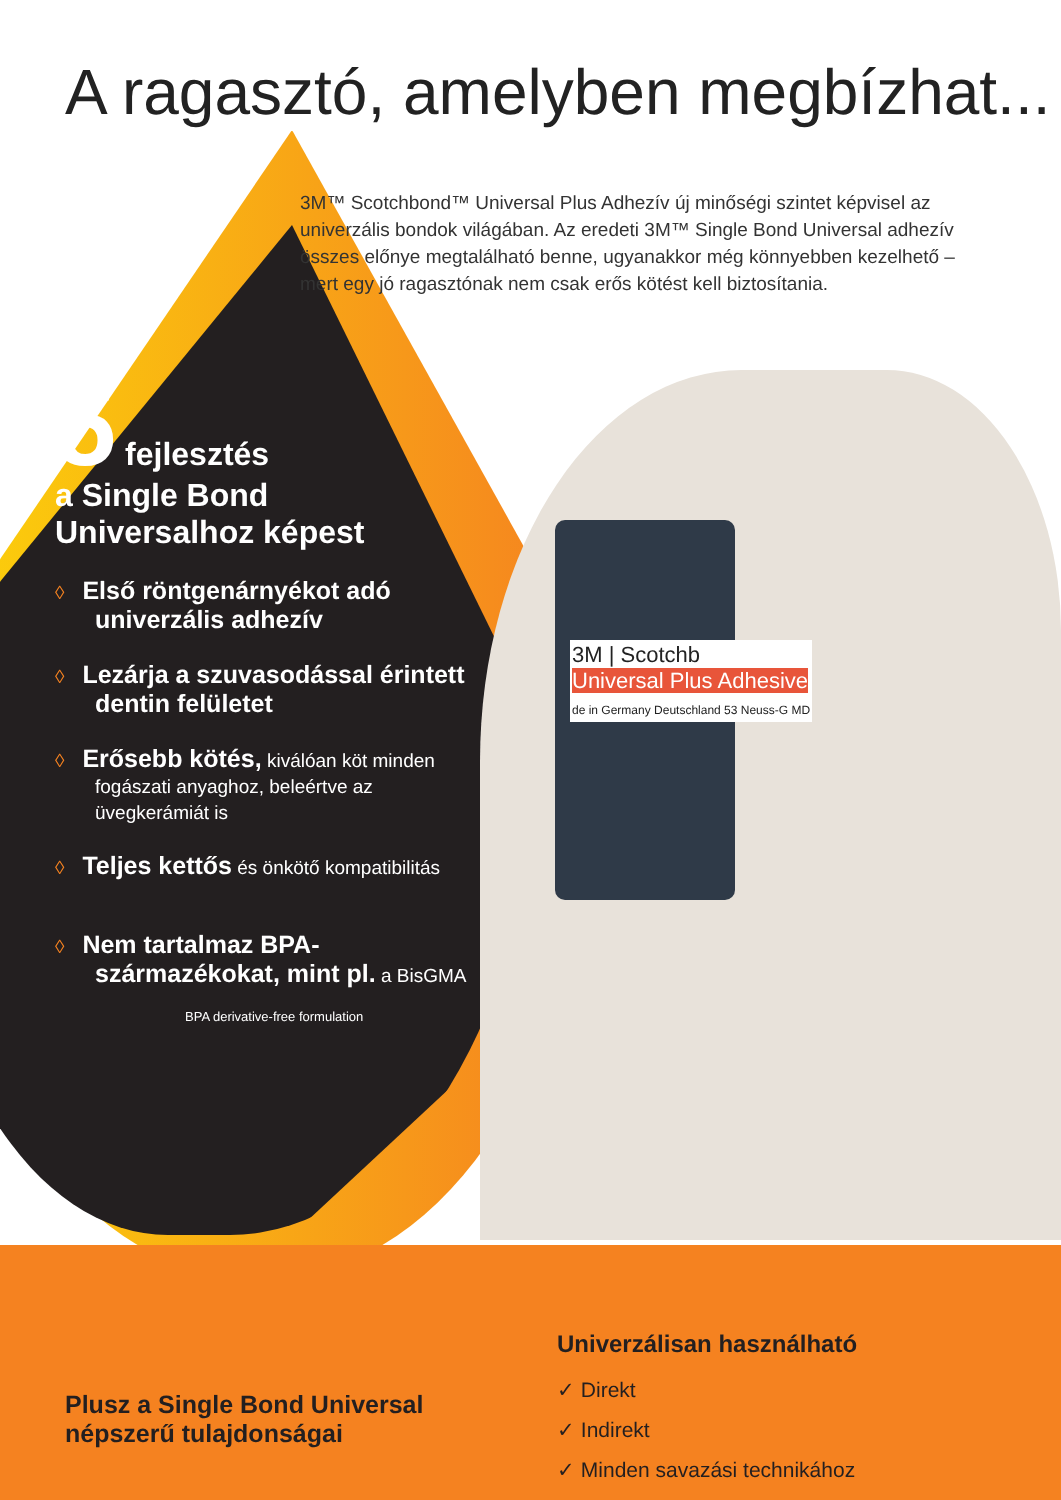A ragasztó, amelyben megbízhat...
3M™ Scotchbond™ Universal Plus Adhezív új minőségi szintet képvisel az univerzális bondok világában. Az eredeti 3M™ Single Bond Universal adhezív összes előnye megtalálható benne, ugyanakkor még könnyebben kezelhető – mert egy jó ragasztónak nem csak erős kötést kell biztosítania.
5 fejlesztés
a Single Bond
Universalhoz képest
◊ Első röntgenárnyékot adó univerzális adhezív
◊ Lezárja a szuvasodással érintett dentin felületet
◊ Erősebb kötés, kiválóan köt minden fogászati anyaghoz, beleértve az üvegkerámiát is
◊ Teljes kettős és önkötő kompatibilitás
◊ Nem tartalmaz BPA-származékokat, mint pl. a BisGMA
BPA derivative-free formulation
3M | Scotchb
Universal Plus Adhesive
de in Germany Deutschland 53 Neuss-G MD
Plusz a Single Bond Universal népszerű tulajdonságai
Univerzálisan használható
✓ Direkt
✓ Indirekt
✓ Minden savazási technikához